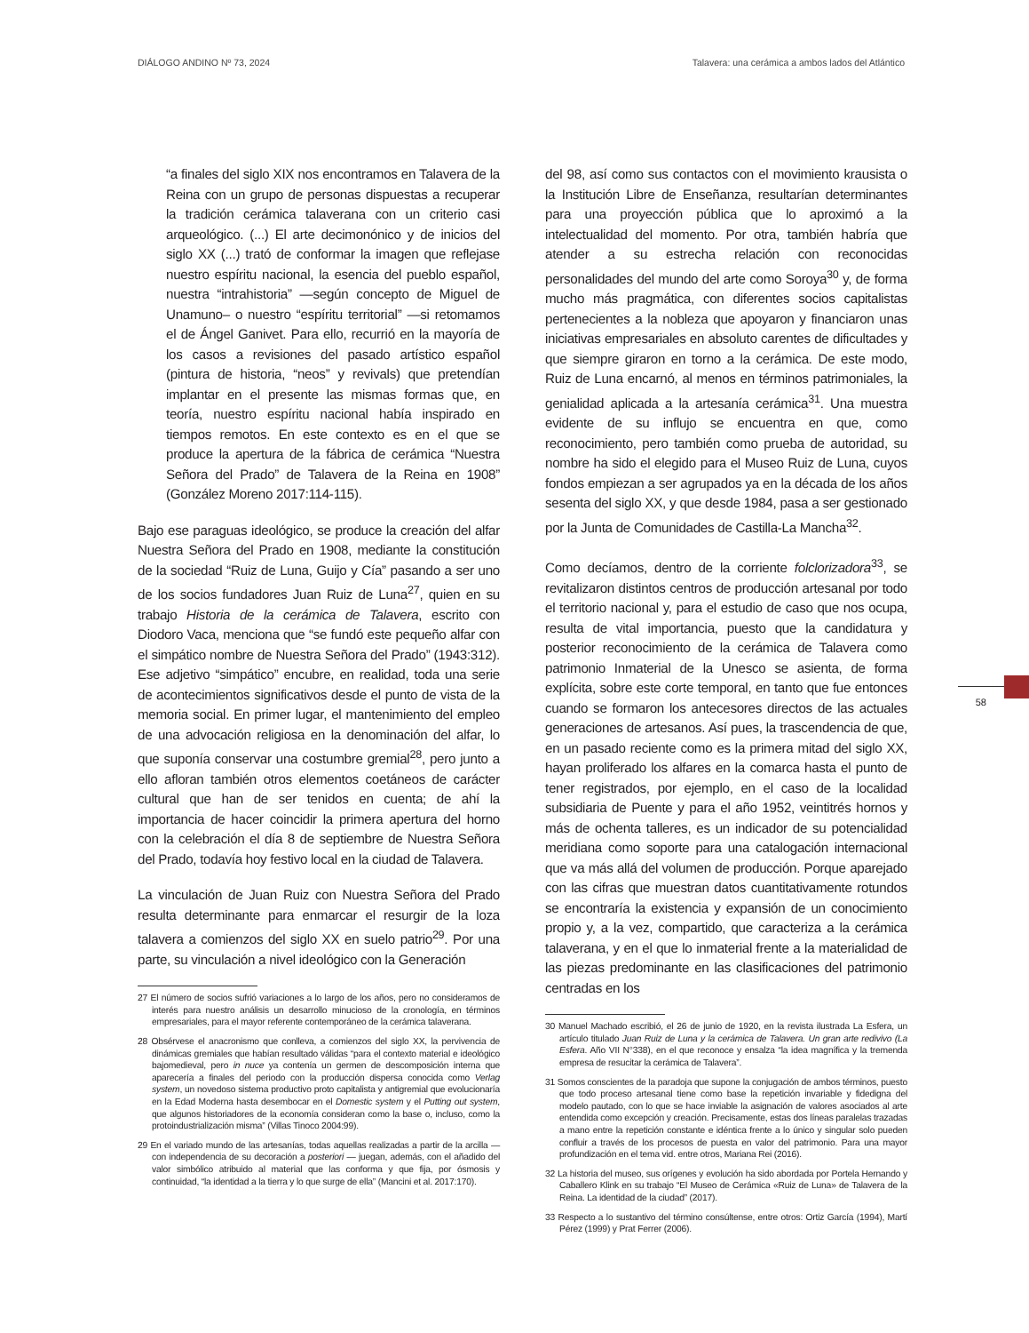DIÁLOGO ANDINO Nº 73, 2024 Talavera: una cerámica a ambos lados del Atlántico
“a finales del siglo XIX nos encontramos en Talavera de la Reina con un grupo de personas dispuestas a recuperar la tradición cerámica talaverana con un criterio casi arqueológico. (...) El arte decimonónico y de inicios del siglo XX (...) trató de conformar la imagen que reflejase nuestro espíritu nacional, la esencia del pueblo español, nuestra “intrahistoria” —según concepto de Miguel de Unamuno– o nuestro “espíritu territorial” —si retomamos el de Ángel Ganivet. Para ello, recurrió en la mayoría de los casos a revisiones del pasado artístico español (pintura de historia, “neos” y revivals) que pretendían implantar en el presente las mismas formas que, en teoría, nuestro espíritu nacional había inspirado en tiempos remotos. En este contexto es en el que se produce la apertura de la fábrica de cerámica “Nuestra Señora del Prado” de Talavera de la Reina en 1908” (González Moreno 2017:114-115).
Bajo ese paraguas ideológico, se produce la creación del alfar Nuestra Señora del Prado en 1908, mediante la constitución de la sociedad “Ruiz de Luna, Guijo y Cía” pasando a ser uno de los socios fundadores Juan Ruiz de Luna<sup>27</sup>, quien en su trabajo Historia de la cerámica de Talavera, escrito con Diodoro Vaca, menciona que “se fundó este pequeño alfar con el simpático nombre de Nuestra Señora del Prado” (1943:312). Ese adjetivo “simpático” encubre, en realidad, toda una serie de acontecimientos significativos desde el punto de vista de la memoria social. En primer lugar, el mantenimiento del empleo de una advocación religiosa en la denominación del alfar, lo que suponía conservar una costumbre gremial<sup>28</sup>, pero junto a ello afloran también otros elementos coetáneos de carácter cultural que han de ser tenidos en cuenta; de ahí la importancia de hacer coincidir la primera apertura del horno con la celebración el día 8 de septiembre de Nuestra Señora del Prado, todavía hoy festivo local en la ciudad de Talavera.
La vinculación de Juan Ruiz con Nuestra Señora del Prado resulta determinante para enmarcar el resurgir de la loza talavera a comienzos del siglo XX en suelo patrio<sup>29</sup>. Por una parte, su vinculación a nivel ideológico con la Generación
27 El número de socios sufrió variaciones a lo largo de los años, pero no consideramos de interés para nuestro análisis un desarrollo minucioso de la cronología, en términos empresariales, para el mayor referente contemporáneo de la cerámica talaverana.
28 Obsérvese el anacronismo que conlleva, a comienzos del siglo XX, la pervivencia de dinámicas gremiales que habían resultado válidas “para el contexto material e ideológico bajomedieval, pero in nuce ya contenía un germen de descomposición interna que aparecería a finales del periodo con la producción dispersa conocida como Verlag system, un novedoso sistema productivo proto capitalista y antigremial que evolucionaría en la Edad Moderna hasta desembocar en el Domestic system y el Putting out system, que algunos historiadores de la economía consideran como la base o, incluso, como la protoindustrialización misma” (Villas Tinoco 2004:99).
29 En el variado mundo de las artesanías, todas aquellas realizadas a partir de la arcilla —con independencia de su decoración a posteriori — juegan, además, con el añadido del valor simbólico atribuido al material que las conforma y que fija, por ósmosis y continuidad, “la identidad a la tierra y lo que surge de ella” (Mancini et al. 2017:170).
del 98, así como sus contactos con el movimiento krausista o la Institución Libre de Enseñanza, resultarían determinantes para una proyección pública que lo aproximó a la intelectualidad del momento. Por otra, también habría que atender a su estrecha relación con reconocidas personalidades del mundo del arte como Soroya<sup>30</sup> y, de forma mucho más pragmática, con diferentes socios capitalistas pertenecientes a la nobleza que apoyaron y financiaron unas iniciativas empresariales en absoluto carentes de dificultades y que siempre giraron en torno a la cerámica. De este modo, Ruiz de Luna encarnó, al menos en términos patrimoniales, la genialidad aplicada a la artesanía cerámica<sup>31</sup>. Una muestra evidente de su influjo se encuentra en que, como reconocimiento, pero también como prueba de autoridad, su nombre ha sido el elegido para el Museo Ruiz de Luna, cuyos fondos empiezan a ser agrupados ya en la década de los años sesenta del siglo XX, y que desde 1984, pasa a ser gestionado por la Junta de Comunidades de Castilla-La Mancha<sup>32</sup>.
Como decíamos, dentro de la corriente folclorizadora<sup>33</sup>, se revitalizaron distintos centros de producción artesanal por todo el territorio nacional y, para el estudio de caso que nos ocupa, resulta de vital importancia, puesto que la candidatura y posterior reconocimiento de la cerámica de Talavera como patrimonio Inmaterial de la Unesco se asienta, de forma explícita, sobre este corte temporal, en tanto que fue entonces cuando se formaron los antecesores directos de las actuales generaciones de artesanos. Así pues, la trascendencia de que, en un pasado reciente como es la primera mitad del siglo XX, hayan proliferado los alfares en la comarca hasta el punto de tener registrados, por ejemplo, en el caso de la localidad subsidiaria de Puente y para el año 1952, veintitrés hornos y más de ochenta talleres, es un indicador de su potencialidad meridiana como soporte para una catalogación internacional que va más allá del volumen de producción. Porque aparejado con las cifras que muestran datos cuantitativamente rotundos se encontraría la existencia y expansión de un conocimiento propio y, a la vez, compartido, que caracteriza a la cerámica talaverana, y en el que lo inmaterial frente a la materialidad de las piezas predominante en las clasificaciones del patrimonio centradas en los
30 Manuel Machado escribió, el 26 de junio de 1920, en la revista ilustrada La Esfera, un artículo titulado Juan Ruiz de Luna y la cerámica de Talavera. Un gran arte redivivo (La Esfera. Año VII N°338), en el que reconoce y ensalza “la idea magnífica y la tremenda empresa de resucitar la cerámica de Talavera”.
31 Somos conscientes de la paradoja que supone la conjugación de ambos términos, puesto que todo proceso artesanal tiene como base la repetición invariable y fidedigna del modelo pautado, con lo que se hace inviable la asignación de valores asociados al arte entendida como excepción y creación. Precisamente, estas dos líneas paralelas trazadas a mano entre la repetición constante e idéntica frente a lo único y singular solo pueden confluir a través de los procesos de puesta en valor del patrimonio. Para una mayor profundización en el tema vid. entre otros, Mariana Rei (2016).
32 La historia del museo, sus orígenes y evolución ha sido abordada por Portela Hernando y Caballero Klink en su trabajo “El Museo de Cerámica «Ruiz de Luna» de Talavera de la Reina. La identidad de la ciudad” (2017).
33 Respecto a lo sustantivo del término consúltense, entre otros: Ortiz García (1994), Martí Pérez (1999) y Prat Ferrer (2006).
58